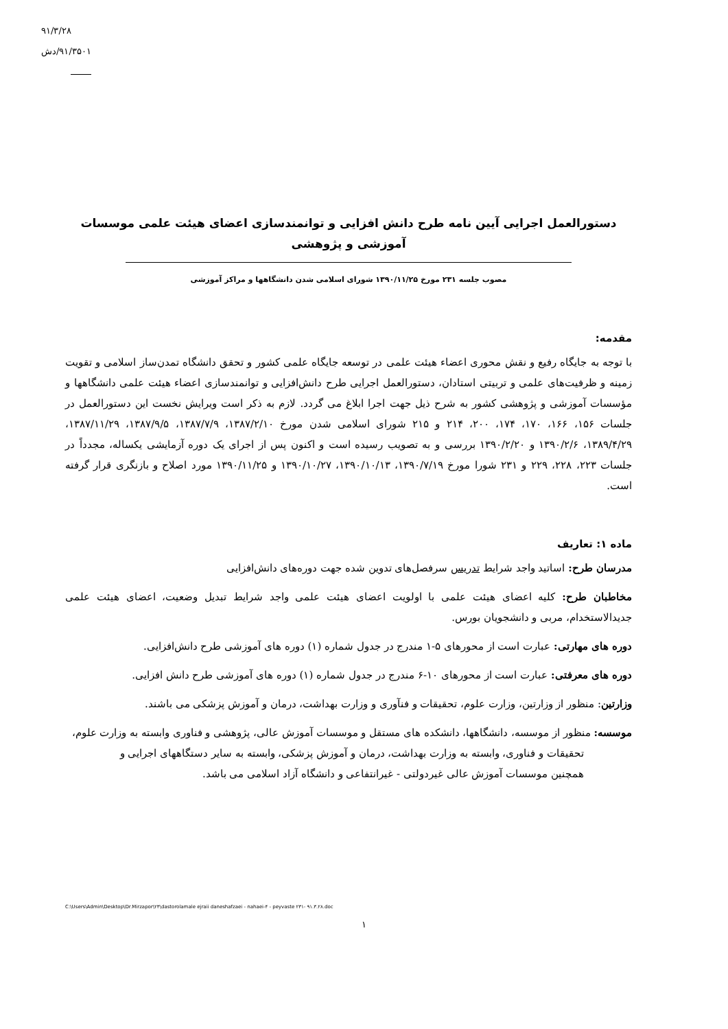۹۱/۳/۲۸
۹۱/۳۵۰۱/دش
دستورالعمل اجرایی آیین نامه طرح دانش افزایی و توانمندسازی اعضای هیئت علمی موسسات آموزشی و پژوهشی
مصوب جلسه ۲۳۱ مورخ ۱۳۹۰/۱۱/۲۵ شورای اسلامی شدن دانشگاهها و مراکز آموزشی
مقدمه:
با توجه به جایگاه رفیع و نقش محوری اعضاء هیئت علمی در توسعه جایگاه علمی کشور و تحقق دانشگاه تمدن‌ساز اسلامی و تقویت زمینه و ظرفیت‌های علمی و تربیتی استادان، دستورالعمل اجرایی طرح دانش‌افزایی و توانمندسازی اعضاء هیئت علمی دانشگاهها و مؤسسات آموزشی و پژوهشی کشور به شرح ذیل جهت اجرا ابلاغ می گردد. لازم به ذکر است ویرایش نخست این دستورالعمل در جلسات ۱۵۶، ۱۶۶، ۱۷۰، ۱۷۴، ۲۰۰، ۲۱۴ و ۲۱۵ شورای اسلامی شدن مورخ ۱۳۸۷/۲/۱۰، ۱۳۸۷/۷/۹، ۱۳۸۷/۹/۵، ۱۳۸۷/۱۱/۲۹، ۱۳۸۹/۴/۲۹، ۱۳۹۰/۲/۶ و ۱۳۹۰/۲/۲۰ بررسی و به تصویب رسیده است و اکنون پس از اجرای یک دوره آزمایشی یکساله، مجدداً در جلسات ۲۲۳، ۲۲۸، ۲۲۹ و ۲۳۱ شورا مورخ ۱۳۹۰/۷/۱۹، ۱۳۹۰/۱۰/۱۳، ۱۳۹۰/۱۰/۲۷ و ۱۳۹۰/۱۱/۲۵ مورد اصلاح و بازنگری قرار گرفته است.
ماده ۱: تعاریف
مدرسان طرح: اساتید واجد شرایط تدریس سرفصل‌های تدوین شده جهت دوره‌های دانش‌افزایی
مخاطبان طرح: کلیه اعضای هیئت علمی با اولویت اعضای هیئت علمی واجد شرایط تبدیل وضعیت، اعضای هیئت علمی جدیدالاستخدام، مربی و دانشجویان بورس.
دوره های مهارتی: عبارت است از محورهای ۵-۱ مندرج در جدول شماره (۱) دوره های آموزشی طرح دانش‌افزایی.
دوره های معرفتی: عبارت است از محورهای ۱۰-۶ مندرج در جدول شماره (۱) دوره های آموزشی طرح دانش افزایی.
وزارتین: منظور از وزارتین، وزارت علوم، تحقیقات و فنآوری و وزارت بهداشت، درمان و آموزش پزشکی می باشند.
موسسه: منظور از موسسه، دانشگاهها، دانشکده های مستقل و موسسات آموزش عالی، پژوهشی و فناوری وابسته به وزارت علوم،
تحقیقات و فناوری، وابسته به وزارت بهداشت، درمان و آموزش پزشکی، وابسته به سایر دستگاههای اجرایی و
همچنین موسسات آموزش عالی غیردولتی - غیرانتفاعی و دانشگاه آزاد اسلامی می باشد.
C:\Users\Admin\Desktop\Dr.Mirzapor\۲۳\dastorolamale ejraii daneshafzaei - nahaei-۴ - peyvaste ۲۳۱- ۹۱.۳.۲۸.doc
۱